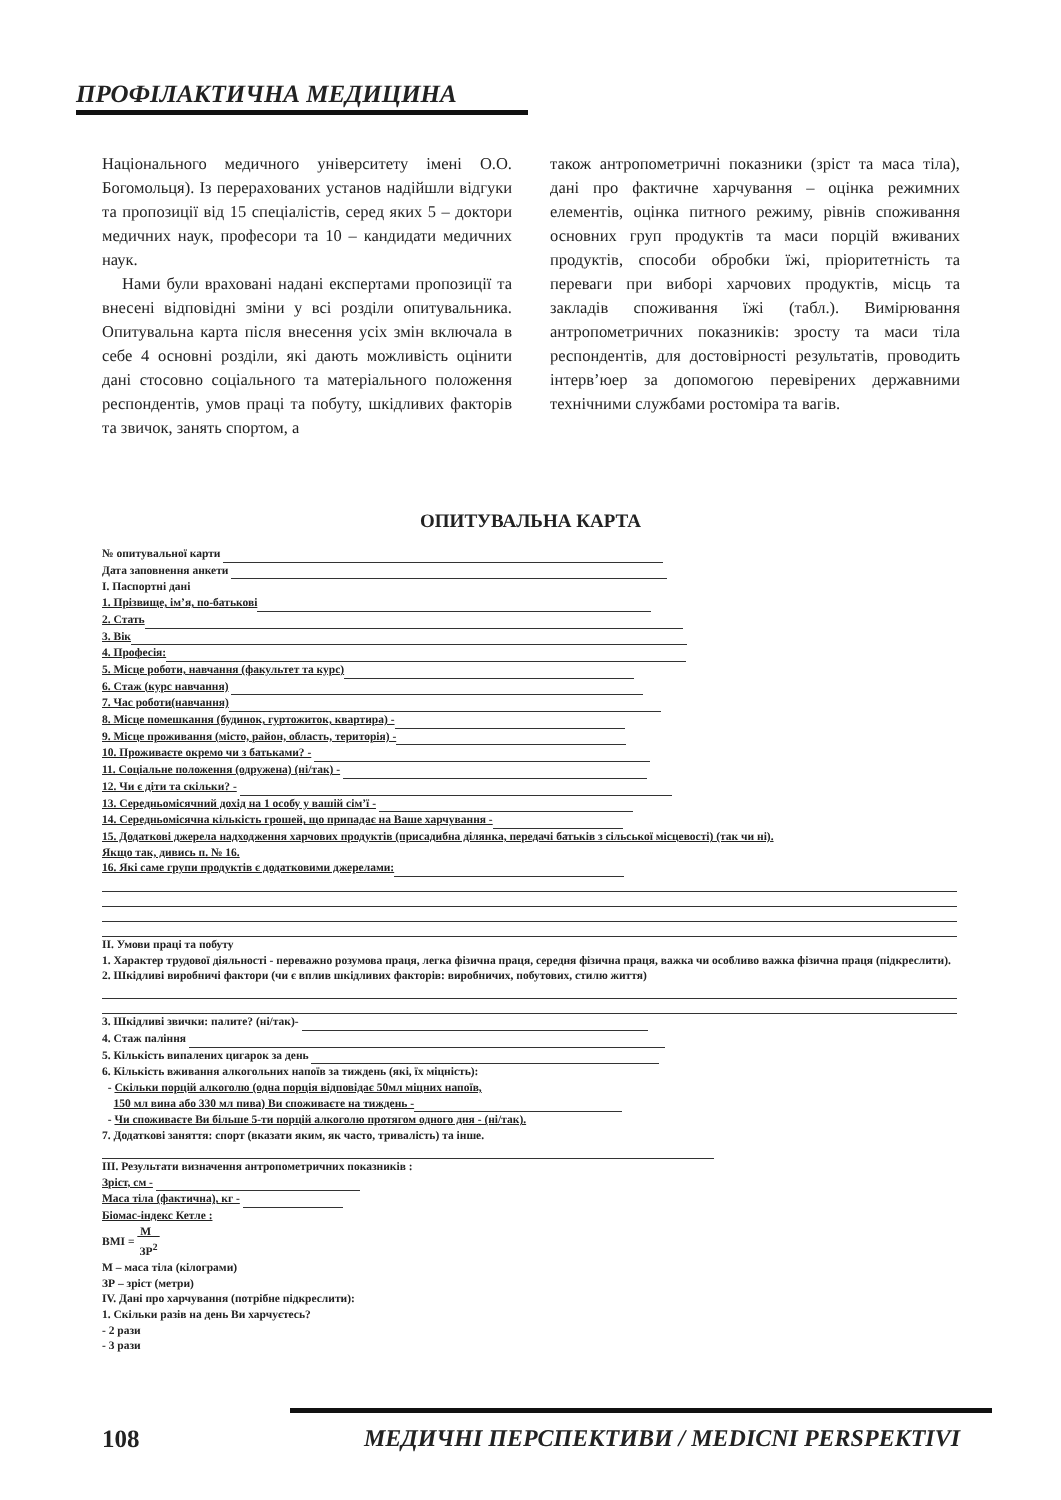ПРОФІЛАКТИЧНА МЕДИЦИНА
Національного медичного університету імені О.О. Богомольця). Із перерахованих установ надійшли відгуки та пропозиції від 15 спеціалістів, серед яких 5 – доктори медичних наук, професори та 10 – кандидати медичних наук.
Нами були враховані надані експертами пропозиції та внесені відповідні зміни у всі розділи опитувальника. Опитувальна карта після внесення усіх змін включала в себе 4 основні розділи, які дають можливість оцінити дані стосовно соціального та матеріального положення респондентів, умов праці та побуту, шкідливих факторів та звичок, занять спортом, а
також антропометричні показники (зріст та маса тіла), дані про фактичне харчування – оцінка режимних елементів, оцінка питного режиму, рівнів споживання основних груп продуктів та маси порцій вживаних продуктів, способи обробки їжі, пріоритетність та переваги при виборі харчових продуктів, місць та закладів споживання їжі (табл.). Вимірювання антропометричних показників: зросту та маси тіла респондентів, для достовірності результатів, проводить інтерв’юер за допомогою перевірених державними технічними службами ростоміра та вагів.
ОПИТУВАЛЬНА КАРТА
№ опитувальної карти
Дата заповнення анкети
І. Паспортні дані
1. Прізвище, ім’я, по-батькові
2. Стать
3. Вік
4. Професія:
5. Місце роботи, навчання (факультет та курс)
6. Стаж (курс навчання)
7. Час роботи(навчання)
8. Місце помешкання (будинок, гуртожиток, квартира) -
9. Місце проживання (місто, район, область, територія) -
10. Проживаєте окремо чи з батьками? -
11. Соціальне положення (одружена) (ні/так) -
12. Чи є діти та скільки? -
13. Середньомісячний дохід на 1 особу у вашій сім’ї -
14. Середньомісячна кількість грошей, що припадає на Ваше харчування -
15. Додаткові джерела надходження харчових продуктів (присадибна ділянка, передачі батьків з сільської місцевості) (так чи ні).
Якщо так, дивись п. № 16.
16. Які саме групи продуктів є додатковими джерелами:
ІІ. Умови праці та побуту
1. Характер трудової діяльності - переважно розумова праця, легка фізична праця, середня фізична праця, важка чи особливо важка фізична праця (підкреслити).
2. Шкідливі виробничі фактори (чи є вплив шкідливих факторів: виробничих, побутових, стилю життя)
3. Шкідливі звички: палите? (ні/так)-
4. Стаж паління
5. Кількість випалених цигарок за день
6. Кількість вживання алкогольних напоїв за тиждень (які, їх міцність):
- Скільки порцій алкоголю (одна порція відповідає 50мл міцних напоїв,
150 мл вина або 330 мл пива) Ви споживаєте на тиждень -
- Чи споживаєте Ви більше 5-ти порцій алкоголю протягом одного дня - (ні/так).
7. Додаткові заняття: спорт (вказати яким, як часто, тривалість) та інше.
ІІІ. Результати визначення антропометричних показників :
Зріст, см -
Маса тіла (фактична), кг -
Біомас-індекс Кетле :
BMI = M
ЗР<sup>2</sup>
М – маса тіла (кілограми)
ЗР – зріст (метри)
IV. Дані про харчування (потрібне підкреслити):
1. Скільки разів на день Ви харчуєтесь?
- 2 рази
- 3 рази
108 МЕДИЧНІ ПЕРСПЕКТИВИ / MEDICNI PERSPEKTIVI